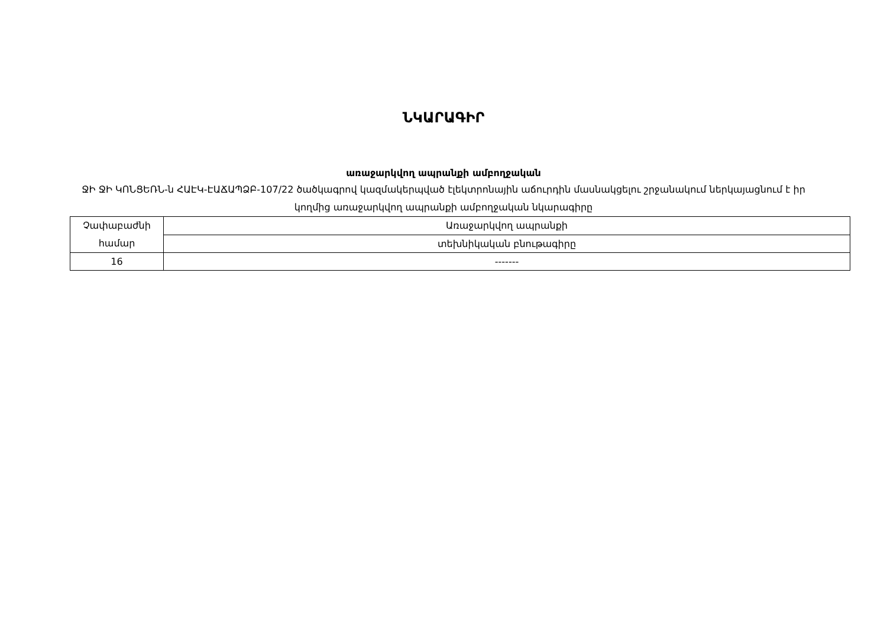ՆԿԱՐԱԳԻՐ
առաջարկվող ապրանքի ամբողջական
ՋԻ ՋԻ ԿՈՆՑԵՌՆ-ն ՀԱԷԿ-ԷԱՃԱՊՁԲ-107/22 ծածկագրով կազմակերպված էլեկտրոնային աճուրդին մասնակցելու շրջանակում ներկայացնում է իր կողմից առաջարկվող ապրանքի ամբողջական նկարագիրը
| Չափաբաժնի համար | Առաջարկվող ապրանքի |
| | տեխնիկական բնութագիրը |
| 16 | ------- |